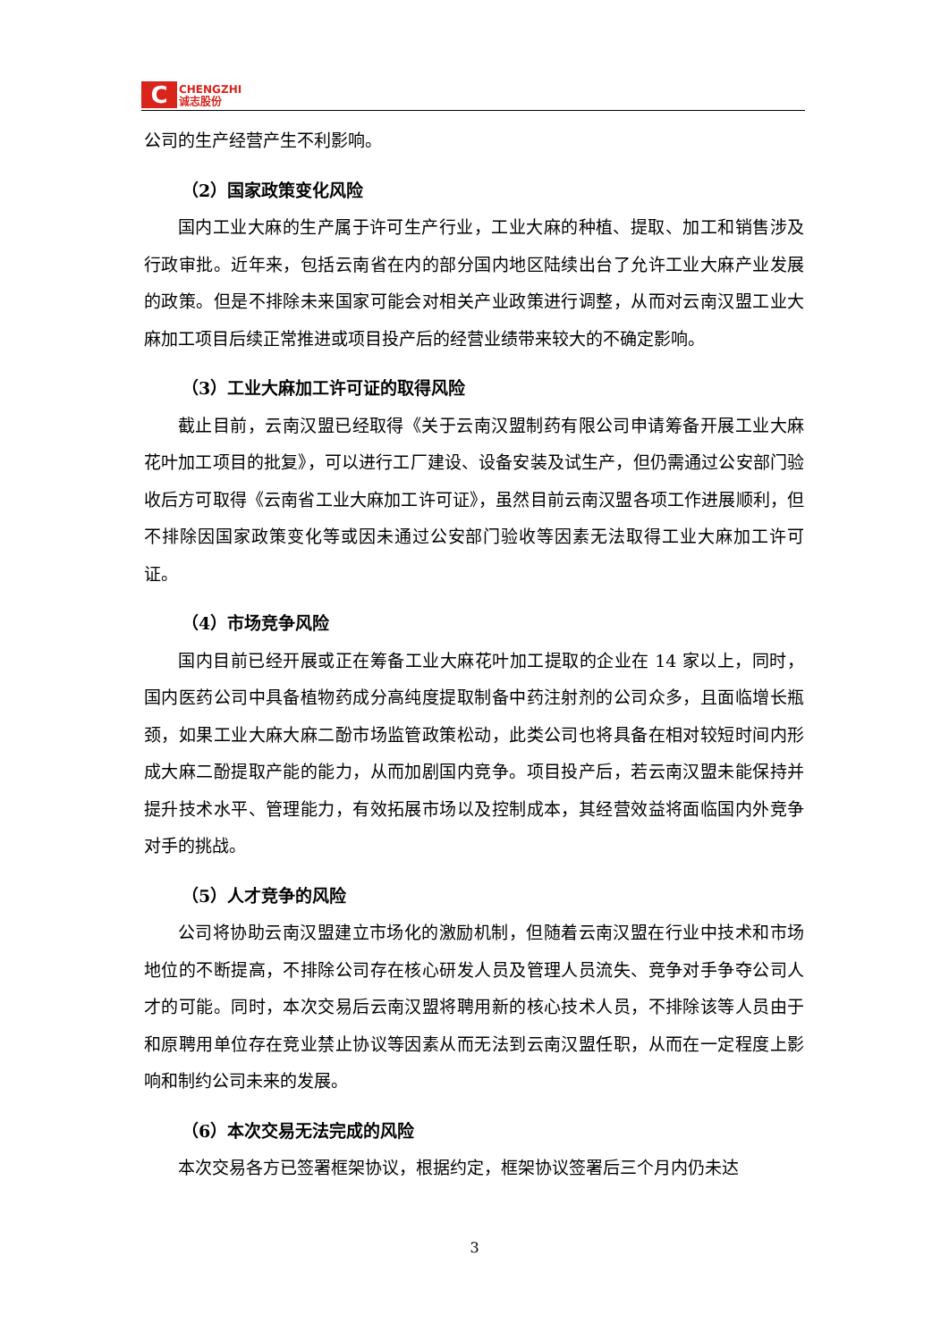C
CHENGZHI
诚志股份
公司的生产经营产生不利影响。
（2）国家政策变化风险
国内工业大麻的生产属于许可生产行业，工业大麻的种植、提取、加工和销售涉及行政审批。近年来，包括云南省在内的部分国内地区陆续出台了允许工业大麻产业发展的政策。但是不排除未来国家可能会对相关产业政策进行调整，从而对云南汉盟工业大麻加工项目后续正常推进或项目投产后的经营业绩带来较大的不确定影响。
（3）工业大麻加工许可证的取得风险
截止目前，云南汉盟已经取得《关于云南汉盟制药有限公司申请筹备开展工业大麻花叶加工项目的批复》，可以进行工厂建设、设备安装及试生产，但仍需通过公安部门验收后方可取得《云南省工业大麻加工许可证》，虽然目前云南汉盟各项工作进展顺利，但不排除因国家政策变化等或因未通过公安部门验收等因素无法取得工业大麻加工许可证。
（4）市场竞争风险
国内目前已经开展或正在筹备工业大麻花叶加工提取的企业在 14 家以上，同时，国内医药公司中具备植物药成分高纯度提取制备中药注射剂的公司众多，且面临增长瓶颈，如果工业大麻大麻二酚市场监管政策松动，此类公司也将具备在相对较短时间内形成大麻二酚提取产能的能力，从而加剧国内竞争。项目投产后，若云南汉盟未能保持并提升技术水平、管理能力，有效拓展市场以及控制成本，其经营效益将面临国内外竞争对手的挑战。
（5）人才竞争的风险
公司将协助云南汉盟建立市场化的激励机制，但随着云南汉盟在行业中技术和市场地位的不断提高，不排除公司存在核心研发人员及管理人员流失、竞争对手争夺公司人才的可能。同时，本次交易后云南汉盟将聘用新的核心技术人员，不排除该等人员由于和原聘用单位存在竞业禁止协议等因素从而无法到云南汉盟任职，从而在一定程度上影响和制约公司未来的发展。
（6）本次交易无法完成的风险
本次交易各方已签署框架协议，根据约定，框架协议签署后三个月内仍未达
3